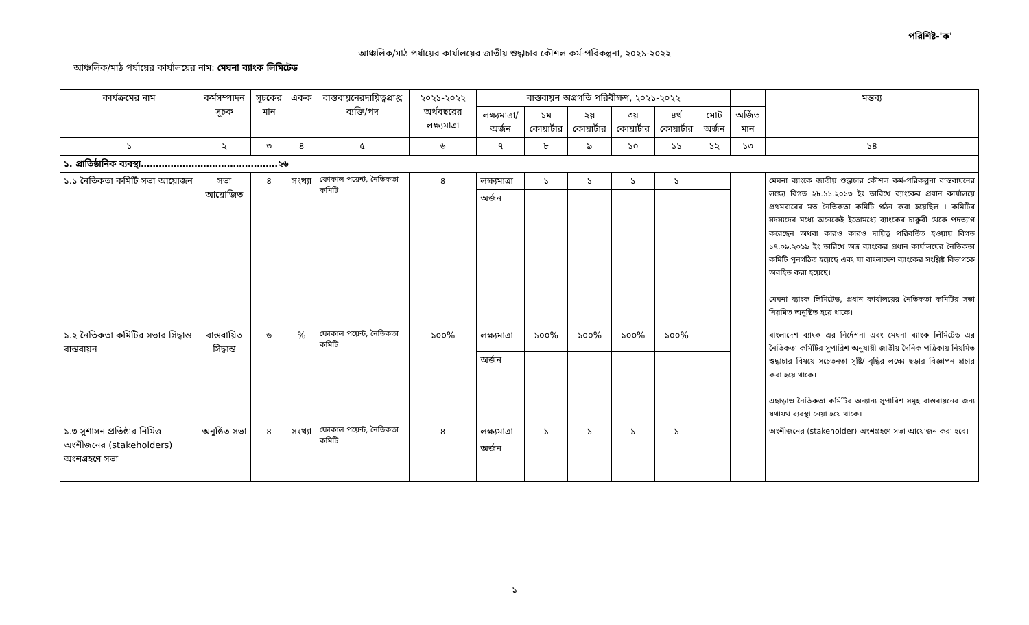পরিশিষ্ট-'ক'
আঞ্চলিক/মাঠ পর্যায়ের কার্যালয়ের জাতীয় শুদ্ধাচার কৌশল কর্ম-পরিকল্পনা, ২০২১-২০২২
আঞ্চলিক/মাঠ পর্যায়ের কার্যালয়ের নাম: মেঘনা ব্যাংক লিমিটেড
| কার্যক্রমের নাম | কর্মসম্পাদন সূচক | সূচকের মান | একক | বাস্তবায়নেরদায়িত্বপ্রাপ্ত ব্যক্তি/পদ | ২০২১-২০২২ অর্থবছরের লক্ষ্যমাত্রা | বাস্তবায়ন অগ্রগতি পরিবীক্ষণ, ২০২১-২০২২ | | | | | | | মন্তব্য |
| --- | --- | --- | --- | --- | --- | --- | --- | --- | --- | --- | --- | --- | --- |
| | | | | | | লক্ষ্যমাত্রা/ অর্জন | ১ম কোয়ার্টার | ২য় কোয়ার্টার | ৩য় কোয়ার্টার | ৪র্থ কোয়ার্টার | মোট অর্জন | অর্জিত মান | |
| ১ | ২ | ৩ | ৪ | ৫ | ৬ | ৭ | ৮ | ৯ | ১০ | ১১ | ১২ | ১৩ | ১৪ |
| ১. প্রাতিষ্ঠানিক ব্যবস্থা……………………………………….২৬ | | | | | | | | | | | | | |
| ১.১ নৈতিকতা কমিটি সভা আয়োজন | সভা আয়োজিত | ৪ | সংখ্যা | ফোকাল পয়েন্ট, নৈতিকতা কমিটি | ৪ | লক্ষ্যমাত্রা | ১ | ১ | ১ | ১ | | | মেঘনা ব্যাংকে জাতীয় শুদ্ধাচার কৌশল কর্ম-পরিকল্পনা বাস্তবায়নের লক্ষ্যে বিগত ২৮.১১.২০১৩ ইং তারিখে ব্যাংকের প্রধান কার্যালয়ে প্রথমবারের মত নৈতিকতা কমিটি গঠন করা হয়েছিল । কমিটির সদস্যদের মধ্যে অনেকেই ইতোমধ্যে ব্যাংকের চাকুরী থেকে পদত্যাগ করেছেন অথবা কারও কারও দায়িত্ব পরিবর্তিত হওয়ায় বিগত ১৭.০৯.২০১৯ ইং তারিখে অত্র ব্যাংকের প্রধান কার্যালয়ের নৈতিকতা কমিটি পুনর্গঠিত হয়েছে এবং যা বাংলাদেশ ব্যাংকের সংশ্লিষ্ট বিভাগকে অবহিত করা হয়েছে। মেঘনা ব্যাংক লিমিটেড, প্রধান কার্যালয়ের নৈতিকতা কমিটির সভা নিয়মিত অনুষ্ঠিত হয়ে থাকে। |
| | | | | | | অর্জন | | | | | | | |
| ১.২ নৈতিকতা কমিটির সভার সিদ্ধান্ত বাস্তবায়ন | বাস্তবায়িত সিদ্ধান্ত | ৬ | % | ফোকাল পয়েন্ট, নৈতিকতা কমিটি | ১০০% | লক্ষ্যমাত্রা | ১০০% | ১০০% | ১০০% | ১০০% | | | বাংলাদেশ ব্যাংক এর নির্দেশনা এবং মেঘনা ব্যাংক লিমিটেড এর নৈতিকতা কমিটির সুপারিশ অনুযায়ী জাতীয় দৈনিক পত্রিকায় নিয়মিত শুদ্ধাচার বিষয়ে সচেতনতা সৃষ্টি/ বৃদ্ধির লক্ষ্যে ছড়ার বিজ্ঞাপন প্রচার করা হয়ে থাকে। এছাড়াও নৈতিকতা কমিটির অন্যান্য সুপারিশ সমূহ বাস্তবায়নের জন্য যথাযথ ব্যবস্থা নেয়া হয়ে থাকে। |
| | | | | | | অর্জন | | | | | | | |
| ১.৩ সুশাসন প্রতিষ্ঠার নিমিত্ত অংশীজনের (stakeholders) অংশগ্রহণে সভা | অনুষ্ঠিত সভা | ৪ | সংখ্যা | ফোকাল পয়েন্ট, নৈতিকতা কমিটি | ৪ | লক্ষ্যমাত্রা | ১ | ১ | ১ | ১ | | | অংশীজনের (stakeholder) অংশগ্রহণে সভা আয়োজন করা হবে। |
| | | | | | | অর্জন | | | | | | | |
১